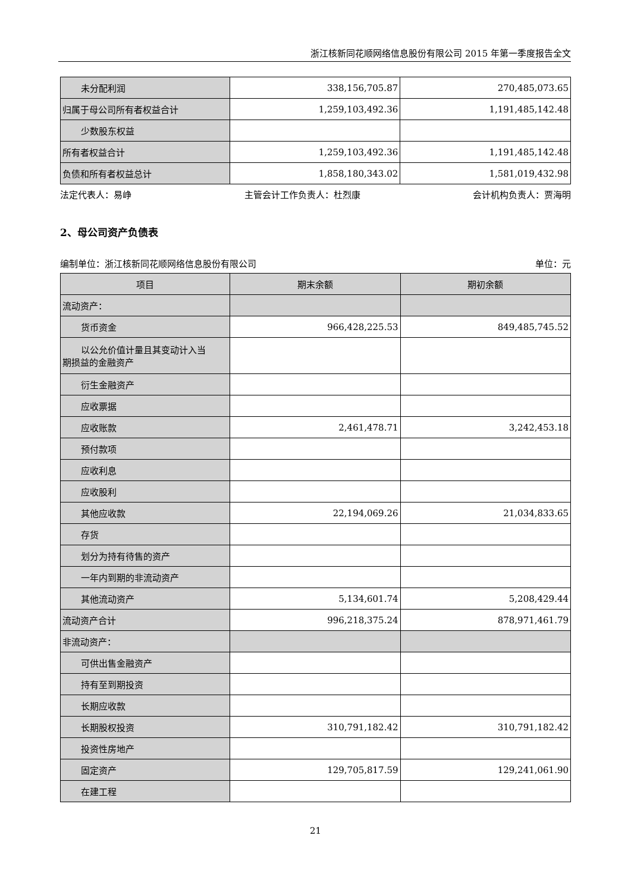浙江核新同花顺网络信息股份有限公司 2015 年第一季度报告全文
| 未分配利润 | 338,156,705.87 | 270,485,073.65 |
| 归属于母公司所有者权益合计 | 1,259,103,492.36 | 1,191,485,142.48 |
| 少数股东权益 | | |
| 所有者权益合计 | 1,259,103,492.36 | 1,191,485,142.48 |
| 负债和所有者权益总计 | 1,858,180,343.02 | 1,581,019,432.98 |
法定代表人：易峥 主管会计工作负责人：杜烈康 会计机构负责人：贾海明
2、母公司资产负债表
编制单位：浙江核新同花顺网络信息股份有限公司 单位：元
| 项目 | 期末余额 | 期初余额 |
| --- | --- | --- |
| 流动资产： | | |
| 货币资金 | 966,428,225.53 | 849,485,745.52 |
| 以公允价值计量且其变动计入当 期损益的金融资产 | | |
| 衍生金融资产 | | |
| 应收票据 | | |
| 应收账款 | 2,461,478.71 | 3,242,453.18 |
| 预付款项 | | |
| 应收利息 | | |
| 应收股利 | | |
| 其他应收款 | 22,194,069.26 | 21,034,833.65 |
| 存货 | | |
| 划分为持有待售的资产 | | |
| 一年内到期的非流动资产 | | |
| 其他流动资产 | 5,134,601.74 | 5,208,429.44 |
| 流动资产合计 | 996,218,375.24 | 878,971,461.79 |
| 非流动资产： | | |
| 可供出售金融资产 | | |
| 持有至到期投资 | | |
| 长期应收款 | | |
| 长期股权投资 | 310,791,182.42 | 310,791,182.42 |
| 投资性房地产 | | |
| 固定资产 | 129,705,817.59 | 129,241,061.90 |
| 在建工程 | | |
21